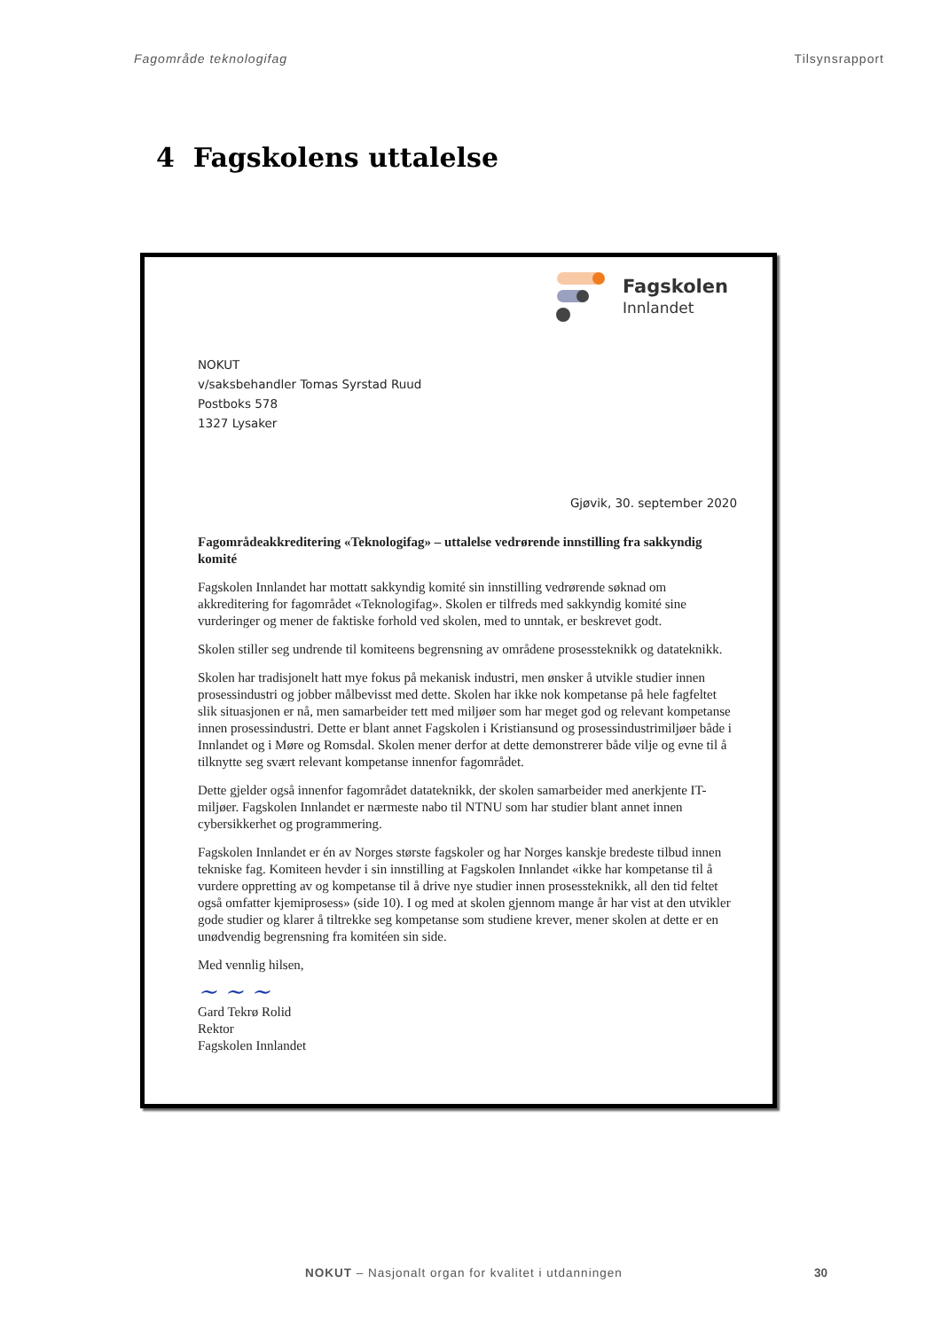Fagområde teknologifag Tilsynsrapport
4 Fagskolens uttalelse
Fagskolen
Innlandet
NOKUT
v/saksbehandler Tomas Syrstad Ruud
Postboks 578
1327 Lysaker
Gjøvik, 30. september 2020
Fagområdeakkreditering «Teknologifag» – uttalelse vedrørende innstilling fra sakkyndig komité
Fagskolen Innlandet har mottatt sakkyndig komité sin innstilling vedrørende søknad om akkreditering for fagområdet «Teknologifag». Skolen er tilfreds med sakkyndig komité sine vurderinger og mener de faktiske forhold ved skolen, med to unntak, er beskrevet godt.
Skolen stiller seg undrende til komiteens begrensning av områdene prosessteknikk og datateknikk.
Skolen har tradisjonelt hatt mye fokus på mekanisk industri, men ønsker å utvikle studier innen prosessindustri og jobber målbevisst med dette. Skolen har ikke nok kompetanse på hele fagfeltet slik situasjonen er nå, men samarbeider tett med miljøer som har meget god og relevant kompetanse innen prosessindustri. Dette er blant annet Fagskolen i Kristiansund og prosessindustrimiljøer både i Innlandet og i Møre og Romsdal. Skolen mener derfor at dette demonstrerer både vilje og evne til å tilknytte seg svært relevant kompetanse innenfor fagområdet.
Dette gjelder også innenfor fagområdet datateknikk, der skolen samarbeider med anerkjente IT-miljøer. Fagskolen Innlandet er nærmeste nabo til NTNU som har studier blant annet innen cybersikkerhet og programmering.
Fagskolen Innlandet er én av Norges største fagskoler og har Norges kanskje bredeste tilbud innen tekniske fag. Komiteen hevder i sin innstilling at Fagskolen Innlandet «ikke har kompetanse til å vurdere oppretting av og kompetanse til å drive nye studier innen prosessteknikk, all den tid feltet også omfatter kjemiprosess» (side 10). I og med at skolen gjennom mange år har vist at den utvikler gode studier og klarer å tiltrekke seg kompetanse som studiene krever, mener skolen at dette er en unødvendig begrensning fra komitéen sin side.
Med vennlig hilsen,
~ ~ ~
Gard Tekrø Rolid
Rektor
Fagskolen Innlandet
NOKUT – Nasjonalt organ for kvalitet i utdanningen
30